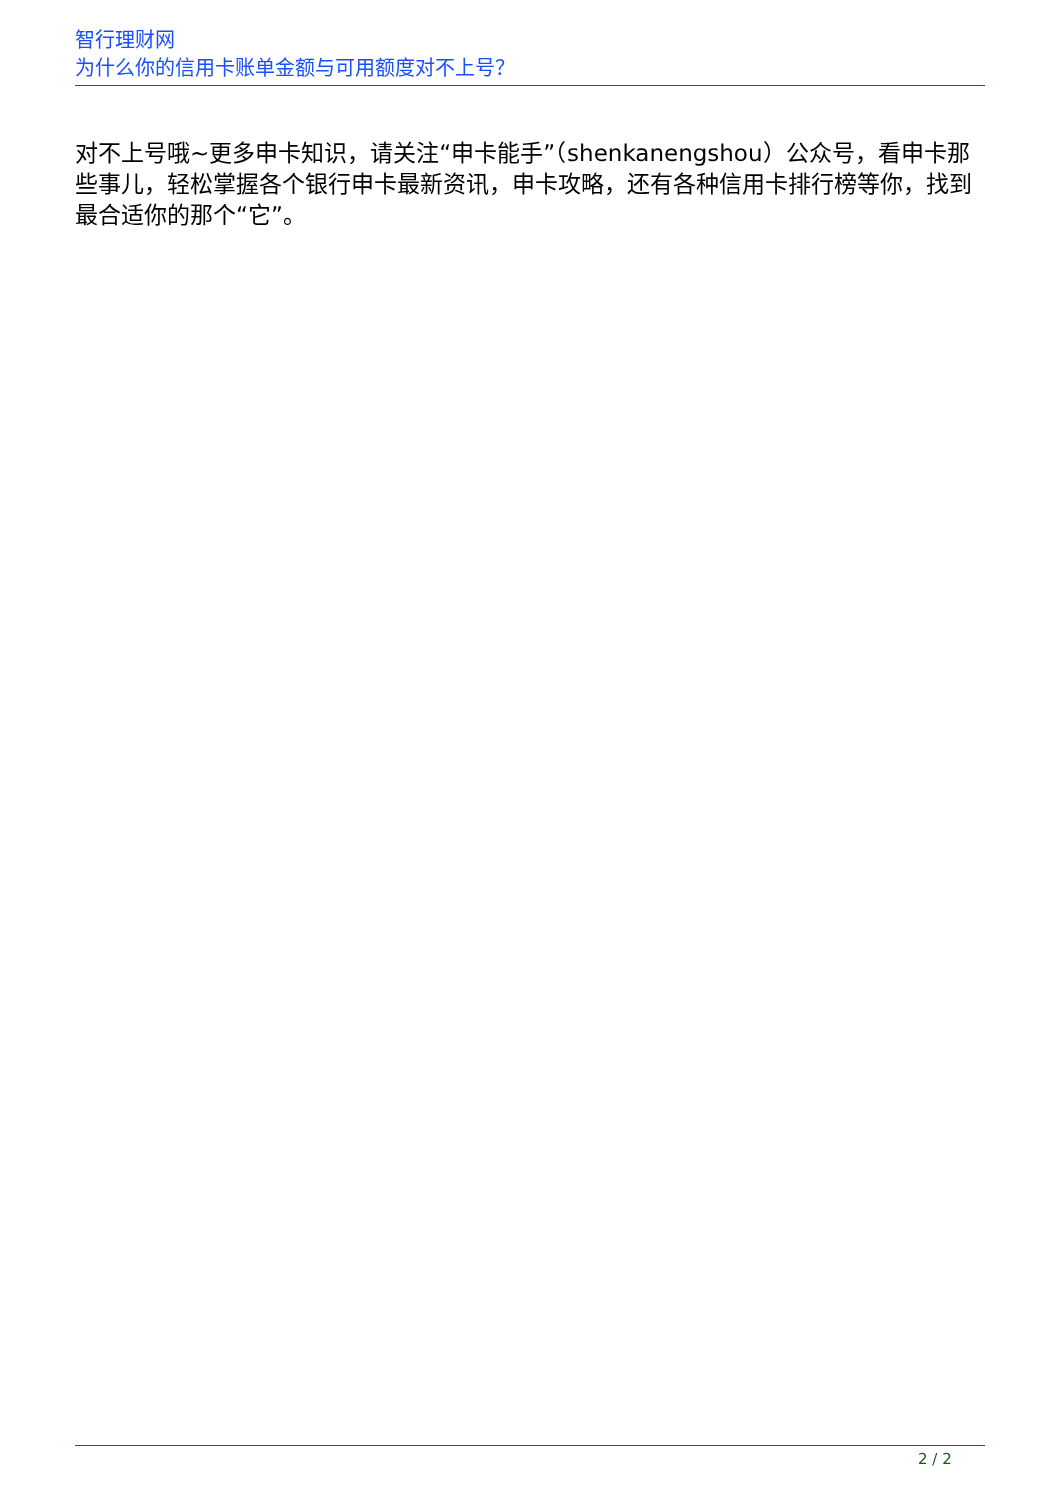智行理财网
为什么你的信用卡账单金额与可用额度对不上号？
对不上号哦~更多申卡知识，请关注“申卡能手”（shenkanengshou）公众号，看申卡那些事儿，轻松掌握各个银行申卡最新资讯，申卡攻略，还有各种信用卡排行榜等你，找到最合适你的那个“它”。
2 / 2